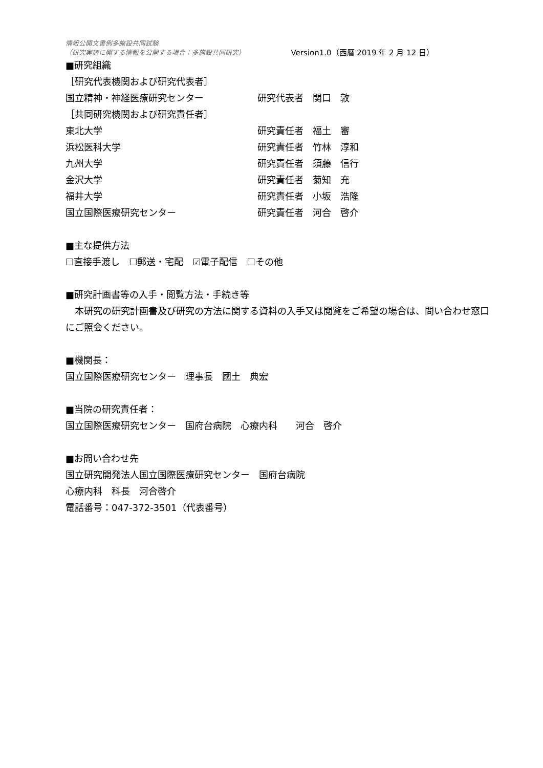情報公開文書例多施設共同試験
（研究実施に関する情報を公開する場合：多施設共同研究） Version1.0（西暦 2019 年 2 月 12 日）
■研究組織
［研究代表機関および研究代表者］
国立精神・神経医療研究センター 研究代表者　関口　敦
［共同研究機関および研究責任者］
東北大学 研究責任者　福土　審
浜松医科大学 研究責任者　竹林　淳和
九州大学 研究責任者　須藤　信行
金沢大学 研究責任者　菊知　充
福井大学 研究責任者　小坂　浩隆
国立国際医療研究センター 研究責任者　河合　啓介
■主な提供方法
☐直接手渡し　☐郵送・宅配　☑電子配信　☐その他
■研究計画書等の入手・閲覧方法・手続き等
　本研究の研究計画書及び研究の方法に関する資料の入手又は閲覧をご希望の場合は、問い合わせ窓口にご照会ください。
■機関長：
国立国際医療研究センター　理事長　國土　典宏
■当院の研究責任者：
国立国際医療研究センター　国府台病院　心療内科　　河合　啓介
■お問い合わせ先
国立研究開発法人国立国際医療研究センター　国府台病院
心療内科　科長　河合啓介
電話番号：047-372-3501（代表番号）